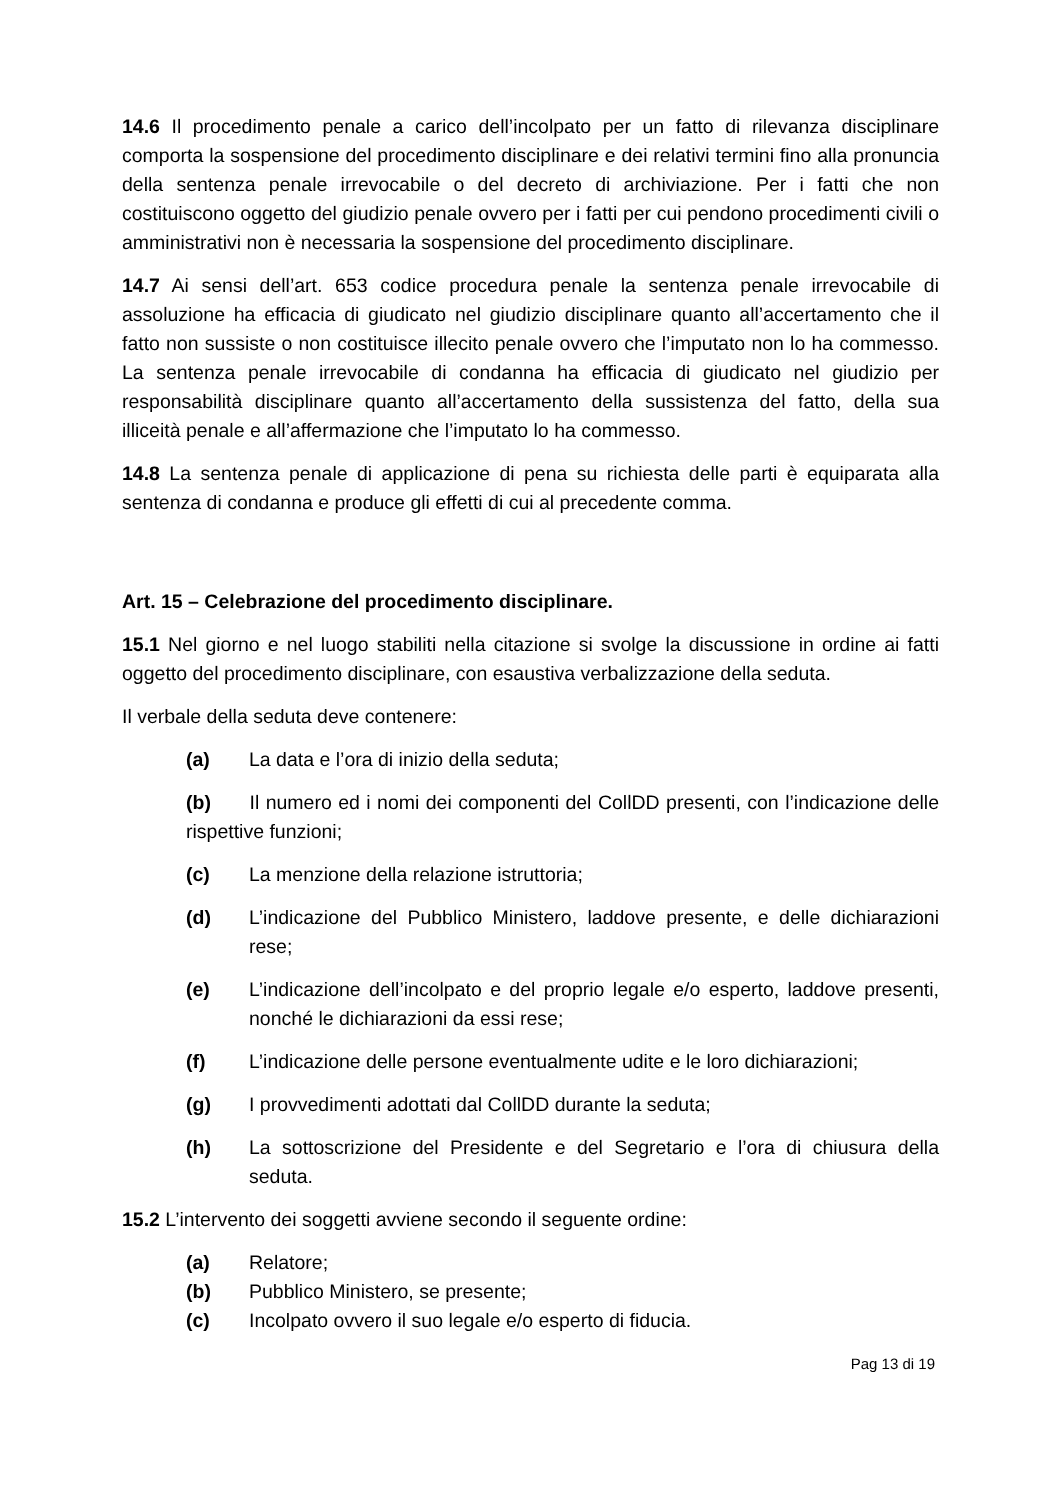14.6 Il procedimento penale a carico dell’incolpato per un fatto di rilevanza disciplinare comporta la sospensione del procedimento disciplinare e dei relativi termini fino alla pronuncia della sentenza penale irrevocabile o del decreto di archiviazione. Per i fatti che non costituiscono oggetto del giudizio penale ovvero per i fatti per cui pendono procedimenti civili o amministrativi non è necessaria la sospensione del procedimento disciplinare.
14.7 Ai sensi dell’art. 653 codice procedura penale la sentenza penale irrevocabile di assoluzione ha efficacia di giudicato nel giudizio disciplinare quanto all’accertamento che il fatto non sussiste o non costituisce illecito penale ovvero che l’imputato non lo ha commesso. La sentenza penale irrevocabile di condanna ha efficacia di giudicato nel giudizio per responsabilità disciplinare quanto all’accertamento della sussistenza del fatto, della sua illiceità penale e all’affermazione che l’imputato lo ha commesso.
14.8 La sentenza penale di applicazione di pena su richiesta delle parti è equiparata alla sentenza di condanna e produce gli effetti di cui al precedente comma.
Art. 15 – Celebrazione del procedimento disciplinare.
15.1 Nel giorno e nel luogo stabiliti nella citazione si svolge la discussione in ordine ai fatti oggetto del procedimento disciplinare, con esaustiva verbalizzazione della seduta.
Il verbale della seduta deve contenere:
(a) La data e l’ora di inizio della seduta;
(b) Il numero ed i nomi dei componenti del CollDD presenti, con l’indicazione delle rispettive funzioni;
(c) La menzione della relazione istruttoria;
(d) L’indicazione del Pubblico Ministero, laddove presente, e delle dichiarazioni rese;
(e) L’indicazione dell’incolpato e del proprio legale e/o esperto, laddove presenti, nonché le dichiarazioni da essi rese;
(f) L’indicazione delle persone eventualmente udite e le loro dichiarazioni;
(g) I provvedimenti adottati dal CollDD durante la seduta;
(h) La sottoscrizione del Presidente e del Segretario e l’ora di chiusura della seduta.
15.2 L’intervento dei soggetti avviene secondo il seguente ordine:
(a) Relatore;
(b) Pubblico Ministero, se presente;
(c) Incolpato ovvero il suo legale e/o esperto di fiducia.
Pag 13 di 19